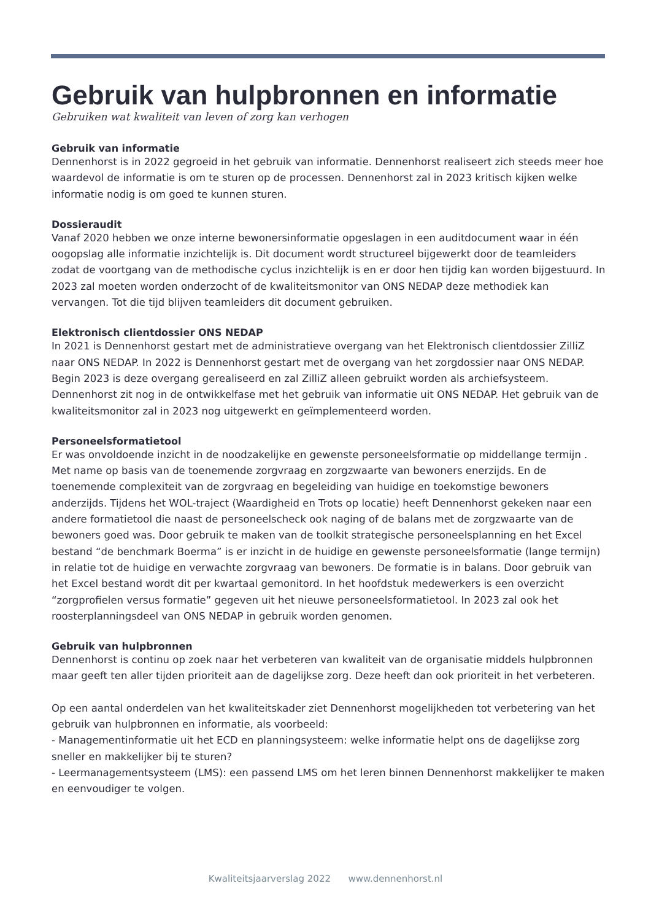Gebruik van hulpbronnen en informatie
Gebruiken wat kwaliteit van leven of zorg kan verhogen
Gebruik van informatie
Dennenhorst is in 2022 gegroeid in het gebruik van informatie. Dennenhorst realiseert zich steeds meer hoe waardevol de informatie is om te sturen op de processen. Dennenhorst zal in 2023 kritisch kijken welke informatie nodig is om goed te kunnen sturen.
Dossieraudit
Vanaf 2020 hebben we onze interne bewonersinformatie opgeslagen in een auditdocument waar in één oogopslag alle informatie inzichtelijk is. Dit document wordt structureel bijgewerkt door de teamleiders zodat de voortgang van de methodische cyclus inzichtelijk is en er door hen tijdig kan worden bijgestuurd. In 2023 zal moeten worden onderzocht of de kwaliteitsmonitor van ONS NEDAP deze methodiek kan vervangen. Tot die tijd blijven teamleiders dit document gebruiken.
Elektronisch clientdossier ONS NEDAP
In 2021 is Dennenhorst gestart met de administratieve overgang van het Elektronisch clientdossier ZilliZ naar ONS NEDAP. In 2022 is Dennenhorst gestart met de overgang van het zorgdossier naar ONS NEDAP. Begin 2023 is deze overgang gerealiseerd en zal ZilliZ alleen gebruikt worden als archiefsysteem. Dennenhorst zit nog in de ontwikkelfase met het gebruik van informatie uit ONS NEDAP. Het gebruik van de kwaliteitsmonitor zal in 2023 nog uitgewerkt en geïmplementeerd worden.
Personeelsformatietool
Er was onvoldoende inzicht in de noodzakelijke en gewenste personeelsformatie op middellange termijn . Met name op basis van de toenemende zorgvraag en zorgzwaarte van bewoners enerzijds. En de toenemende complexiteit van de zorgvraag en begeleiding van huidige en toekomstige bewoners anderzijds. Tijdens het WOL-traject (Waardigheid en Trots op locatie) heeft Dennenhorst gekeken naar een andere formatietool die naast de personeelscheck ook naging of de balans met de zorgzwaarte van de bewoners goed was. Door gebruik te maken van de toolkit strategische personeelsplanning en het Excel bestand “de benchmark Boerma” is er inzicht in de huidige en gewenste personeelsformatie (lange termijn) in relatie tot de huidige en verwachte zorgvraag van bewoners. De formatie is in balans. Door gebruik van het Excel bestand wordt dit per kwartaal gemonitord. In het hoofdstuk medewerkers is een overzicht “zorgprofielen versus formatie” gegeven uit het nieuwe personeelsformatietool. In 2023 zal ook het roosterplanningsdeel van ONS NEDAP in gebruik worden genomen.
Gebruik van hulpbronnen
Dennenhorst is continu op zoek naar het verbeteren van kwaliteit van de organisatie middels hulpbronnen maar geeft ten aller tijden prioriteit aan de dagelijkse zorg. Deze heeft dan ook prioriteit in het verbeteren.
Op een aantal onderdelen van het kwaliteitskader ziet Dennenhorst mogelijkheden tot verbetering van het gebruik van hulpbronnen en informatie, als voorbeeld:
- Managementinformatie uit het ECD en planningsysteem: welke informatie helpt ons de dagelijkse zorg sneller en makkelijker bij te sturen?
- Leermanagementsysteem (LMS): een passend LMS om het leren binnen Dennenhorst makkelijker te maken en eenvoudiger te volgen.
Kwaliteitsjaarverslag 2022 www.dennenhorst.nl